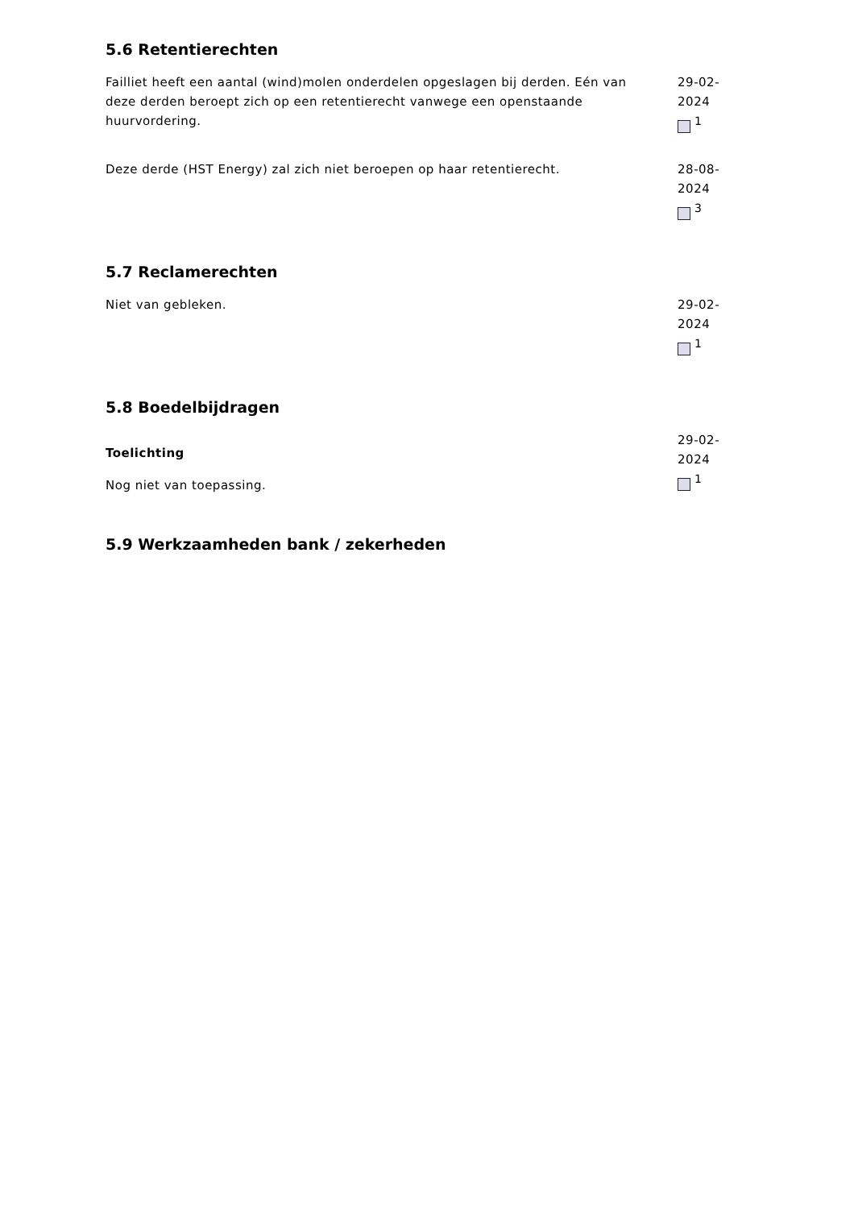5.6 Retentierechten
Failliet heeft een aantal (wind)molen onderdelen opgeslagen bij derden. Eén van deze derden beroept zich op een retentierecht vanwege een openstaande huurvordering.
29-02-2024
<sup>1</sup>
Deze derde (HST Energy) zal zich niet beroepen op haar retentierecht. 28-08-2024
<sup>3</sup>
5.7 Reclamerechten
Niet van gebleken. 29-02-2024
<sup>1</sup>
5.8 Boedelbijdragen
Toelichting
Nog niet van toepassing.
29-02-2024
<sup>1</sup>
5.9 Werkzaamheden bank / zekerheden